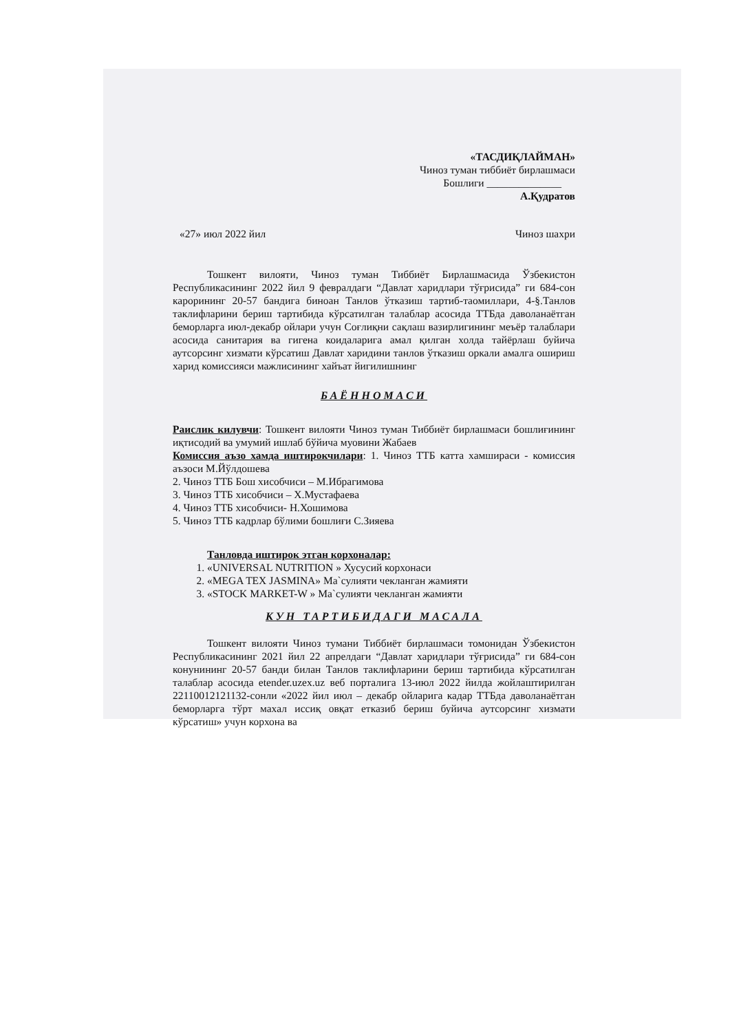«ТАСДИҚЛАЙМАН»
Чиноз туман тиббиёт бирлашмаси
Бошлиги ______________
А.Қудратов
«27» июл 2022 йил Чиноз шахри
Тошкент вилояти, Чиноз туман Тиббиёт Бирлашмасида Ўзбекистон Республикасининг 2022 йил 9 февралдаги “Давлат харидлари тўғрисида” ги 684-сон карорининг 20-57 бандига биноан Танлов ўтказиш тартиб-таомиллари, 4-§.Танлов таклифларини бериш тартибида кўрсатилган талаблар асосида ТТБда даволанаётган беморларга июл-декабр ойлари учун Соғлиқни сақлаш вазирлигининг меъёр талаблари асосида санитария ва гигена коидаларига амал қилган холда тайёрлаш буйича аутсорсинг хизмати кўрсатиш Давлат харидини танлов ўтказиш оркали амалга ошириш харид комиссияси мажлисининг хайъат йигилишнинг
БАЁННОМАСИ
Раислик килувчи: Тошкент вилояти Чиноз туман Тиббиёт бирлашмаси бошлиғининг иқтисодий ва умумий ишлаб бўйича муовини Жабаев
Комиссия аъзо хамда иштирокчилари: 1. Чиноз ТТБ катта хамшираси - комиссия аъзоси М.Йўлдошева
2. Чиноз ТТБ Бош хисобчиси – М.Ибрагимова
3. Чиноз ТТБ хисобчиси – Х.Мустафаева
4. Чиноз ТТБ хисобчиси- Н.Хошимова
5. Чиноз ТТБ кадрлар бўлими бошлиғи С.Зияева
Танловда иштирок этган корхоналар:
1. «UNIVERSAL NUTRITION » Хусусий корхонаси
2. «MEGA TEX JASMINA» Ма`сулияти чекланган жамияти
3. «STOCK MARKET-W » Ма`сулияти чекланган жамияти
КУН ТАРТИБИДАГИ МАСАЛА
Тошкент вилояти Чиноз тумани Тиббиёт бирлашмаси томонидан Ўзбекистон Республикасининг 2021 йил 22 апрелдаги “Давлат харидлари тўғрисида” ги 684-сон конунининг 20-57 банди билан Танлов таклифларини бериш тартибида кўрсатилган талаблар асосида etender.uzex.uz веб порталига 13-июл 2022 йилда жойлаштирилган 22110012121132-сонли «2022 йил июл – декабр ойларига кадар ТТБда даволанаётган беморларга тўрт махал иссиқ овқат етказиб бериш буйича аутсорсинг хизмати кўрсатиш» учун корхона ва